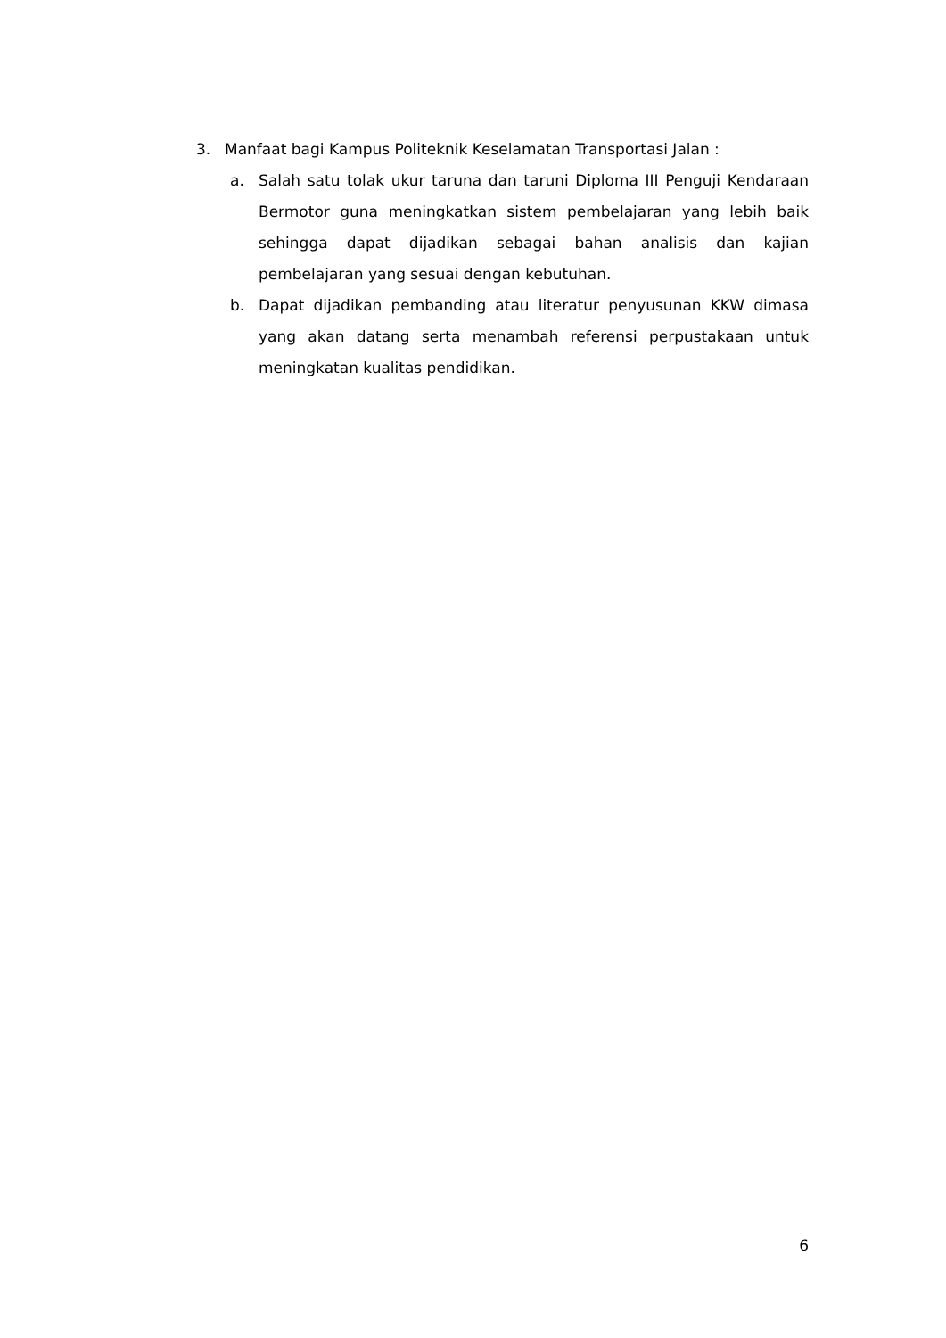3. Manfaat bagi Kampus Politeknik Keselamatan Transportasi Jalan :
a. Salah satu tolak ukur taruna dan taruni Diploma III Penguji Kendaraan Bermotor guna meningkatkan sistem pembelajaran yang lebih baik sehingga dapat dijadikan sebagai bahan analisis dan kajian pembelajaran yang sesuai dengan kebutuhan.
b. Dapat dijadikan pembanding atau literatur penyusunan KKW dimasa yang akan datang serta menambah referensi perpustakaan untuk meningkatan kualitas pendidikan.
6